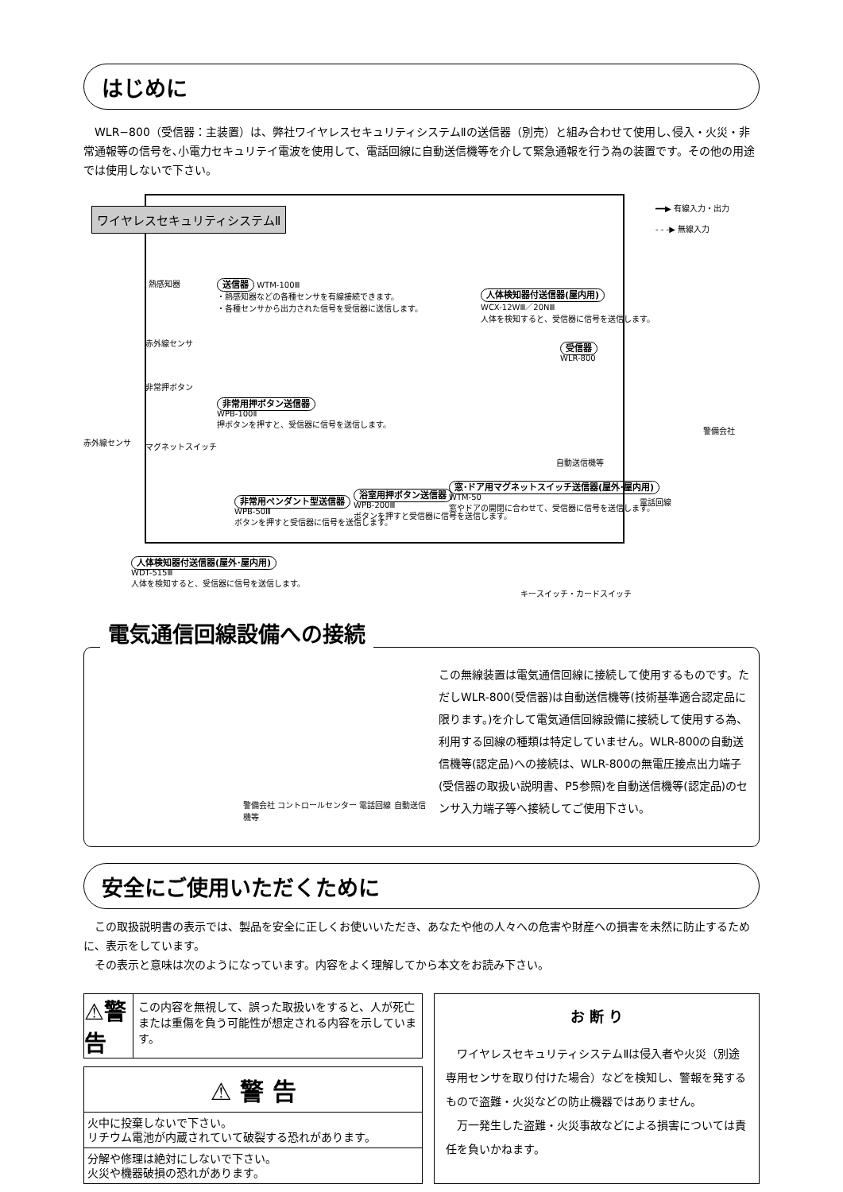はじめに
WLR−800（受信器：主装置）は、弊社ワイヤレスセキュリティシステムⅡの送信器（別売）と組み合わせて使用し､侵入・火災・非常通報等の信号を､小電力セキュリテイ電波を使用して、電話回線に自動送信機等を介して緊急通報を行う為の装置です。その他の用途では使用しないで下さい。
ワイヤレスセキュリティシステムⅡ
━━▶ 有線入力・出力
- - -▶ 無線入力
熱感知器
送信器 WTM-100Ⅲ
・熱感知器などの各種センサを有線接続できます。
・各種センサから出力された信号を受信器に送信します。
赤外線センサ
赤外線センサ
非常押ボタン
マグネットスイッチ
非常用押ボタン送信器
WPB-100Ⅱ
押ボタンを押すと、受信器に信号を送信します。
人体検知器付送信器(屋内用)
WCX-12WⅢ／20NⅢ
人体を検知すると、受信器に信号を送信します。
受信器
WLR-800
自動送信機等
警備会社
電話回線
非常用ペンダント型送信器
WPB-50Ⅲ
ボタンを押すと受信器に信号を送信します。
浴室用押ボタン送信器
WPB-200Ⅲ
ボタンを押すと受信器に信号を送信します。
窓･ドア用マグネットスイッチ送信器(屋外･屋内用)
WTM-50
窓やドアの開閉に合わせて、受信器に信号を送信します。
人体検知器付送信器(屋外･屋内用)
WDT-515Ⅲ
人体を検知すると、受信器に信号を送信します。
キースイッチ・カードスイッチ
電気通信回線設備への接続
警備会社 コントロールセンター 電話回線 自動送信機等
この無線装置は電気通信回線に接続して使用するものです。ただしWLR-800(受信器)は自動送信機等(技術基準適合認定品に限ります。)を介して電気通信回線設備に接続して使用する為、利用する回線の種類は特定していません。WLR-800の自動送信機等(認定品)への接続は、WLR-800の無電圧接点出力端子(受信器の取扱い説明書、P5参照)を自動送信機等(認定品)のセンサ入力端子等へ接続してご使用下さい。
安全にご使用いただくために
この取扱説明書の表示では、製品を安全に正しくお使いいただき、あなたや他の人々への危害や財産への損害を未然に防止するために、表示をしています。
その表示と意味は次のようになっています。内容をよく理解してから本文をお読み下さい。
⚠警告
この内容を無視して、誤った取扱いをすると、人が死亡または重傷を負う可能性が想定される内容を示しています。
⚠ 警 告
火中に投棄しないで下さい。
リチウム電池が内蔵されていて破裂する恐れがあります。
分解や修理は絶対にしないで下さい。
火災や機器破損の恐れがあります。
お 断 り
ワイヤレスセキュリティシステムⅡは侵入者や火災（別途専用センサを取り付けた場合）などを検知し、警報を発するもので盗難・火災などの防止機器ではありません。
万一発生した盗難・火災事故などによる損害については責任を負いかねます。